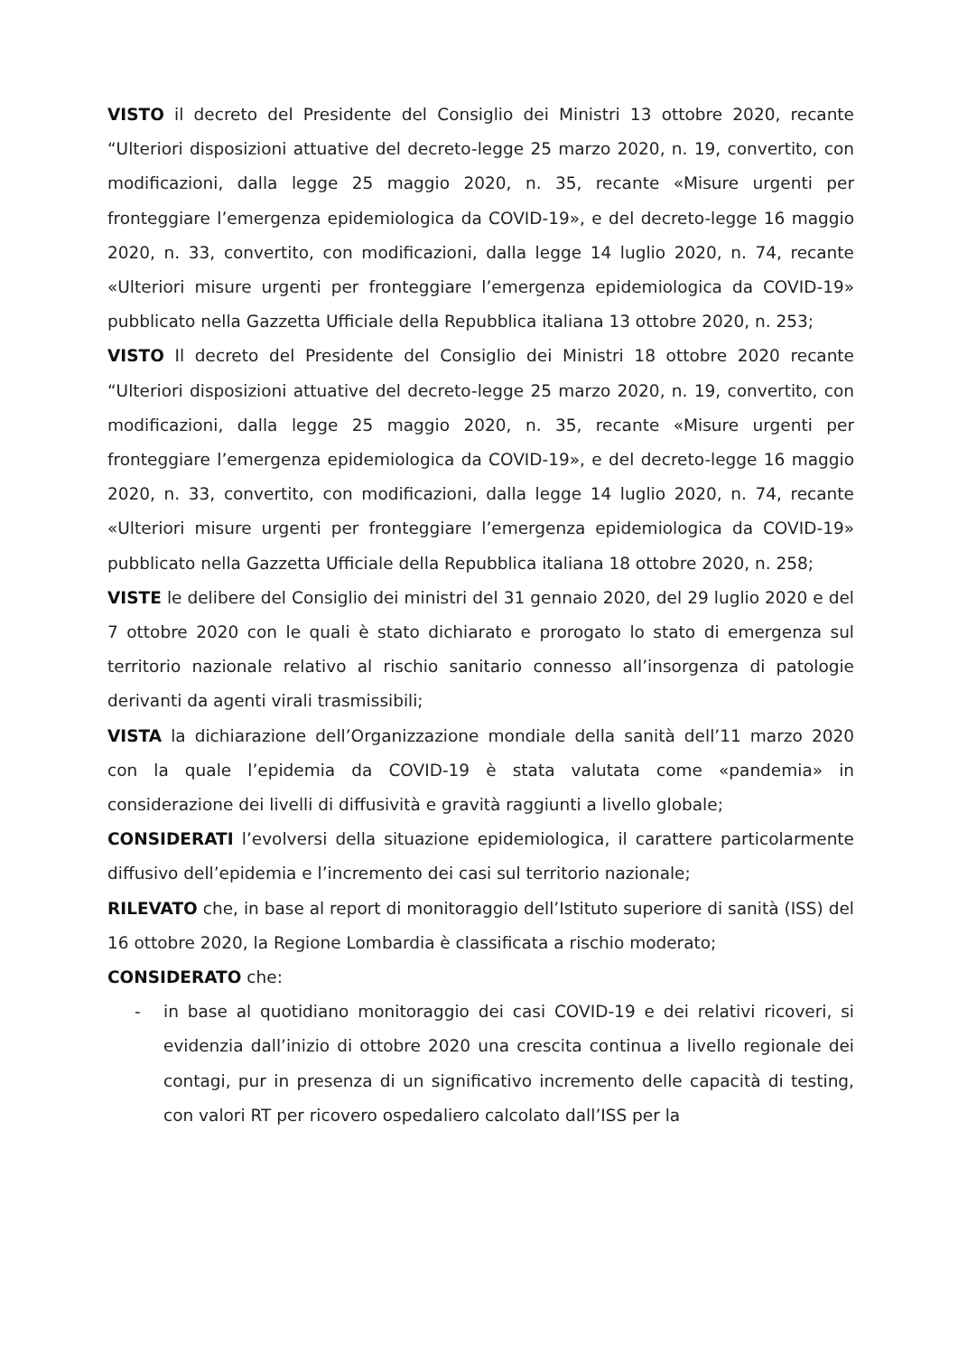VISTO il decreto del Presidente del Consiglio dei Ministri 13 ottobre 2020, recante “Ulteriori disposizioni attuative del decreto-legge 25 marzo 2020, n. 19, convertito, con modificazioni, dalla legge 25 maggio 2020, n. 35, recante «Misure urgenti per fronteggiare l’emergenza epidemiologica da COVID-19», e del decreto-legge 16 maggio 2020, n. 33, convertito, con modificazioni, dalla legge 14 luglio 2020, n. 74, recante «Ulteriori misure urgenti per fronteggiare l’emergenza epidemiologica da COVID-19» pubblicato nella Gazzetta Ufficiale della Repubblica italiana 13 ottobre 2020, n. 253;
VISTO Il decreto del Presidente del Consiglio dei Ministri 18 ottobre 2020 recante “Ulteriori disposizioni attuative del decreto-legge 25 marzo 2020, n. 19, convertito, con modificazioni, dalla legge 25 maggio 2020, n. 35, recante «Misure urgenti per fronteggiare l’emergenza epidemiologica da COVID-19», e del decreto-legge 16 maggio 2020, n. 33, convertito, con modificazioni, dalla legge 14 luglio 2020, n. 74, recante «Ulteriori misure urgenti per fronteggiare l’emergenza epidemiologica da COVID-19» pubblicato nella Gazzetta Ufficiale della Repubblica italiana 18 ottobre 2020, n. 258;
VISTE le delibere del Consiglio dei ministri del 31 gennaio 2020, del 29 luglio 2020 e del 7 ottobre 2020 con le quali è stato dichiarato e prorogato lo stato di emergenza sul territorio nazionale relativo al rischio sanitario connesso all’insorgenza di patologie derivanti da agenti virali trasmissibili;
VISTA la dichiarazione dell’Organizzazione mondiale della sanità dell’11 marzo 2020 con la quale l’epidemia da COVID-19 è stata valutata come «pandemia» in considerazione dei livelli di diffusività e gravità raggiunti a livello globale;
CONSIDERATI l’evolversi della situazione epidemiologica, il carattere particolarmente diffusivo dell’epidemia e l’incremento dei casi sul territorio nazionale;
RILEVATO che, in base al report di monitoraggio dell’Istituto superiore di sanità (ISS) del 16 ottobre 2020, la Regione Lombardia è classificata a rischio moderato;
CONSIDERATO che:
- in base al quotidiano monitoraggio dei casi COVID-19 e dei relativi ricoveri, si evidenzia dall’inizio di ottobre 2020 una crescita continua a livello regionale dei contagi, pur in presenza di un significativo incremento delle capacità di testing, con valori RT per ricovero ospedaliero calcolato dall’ISS per la